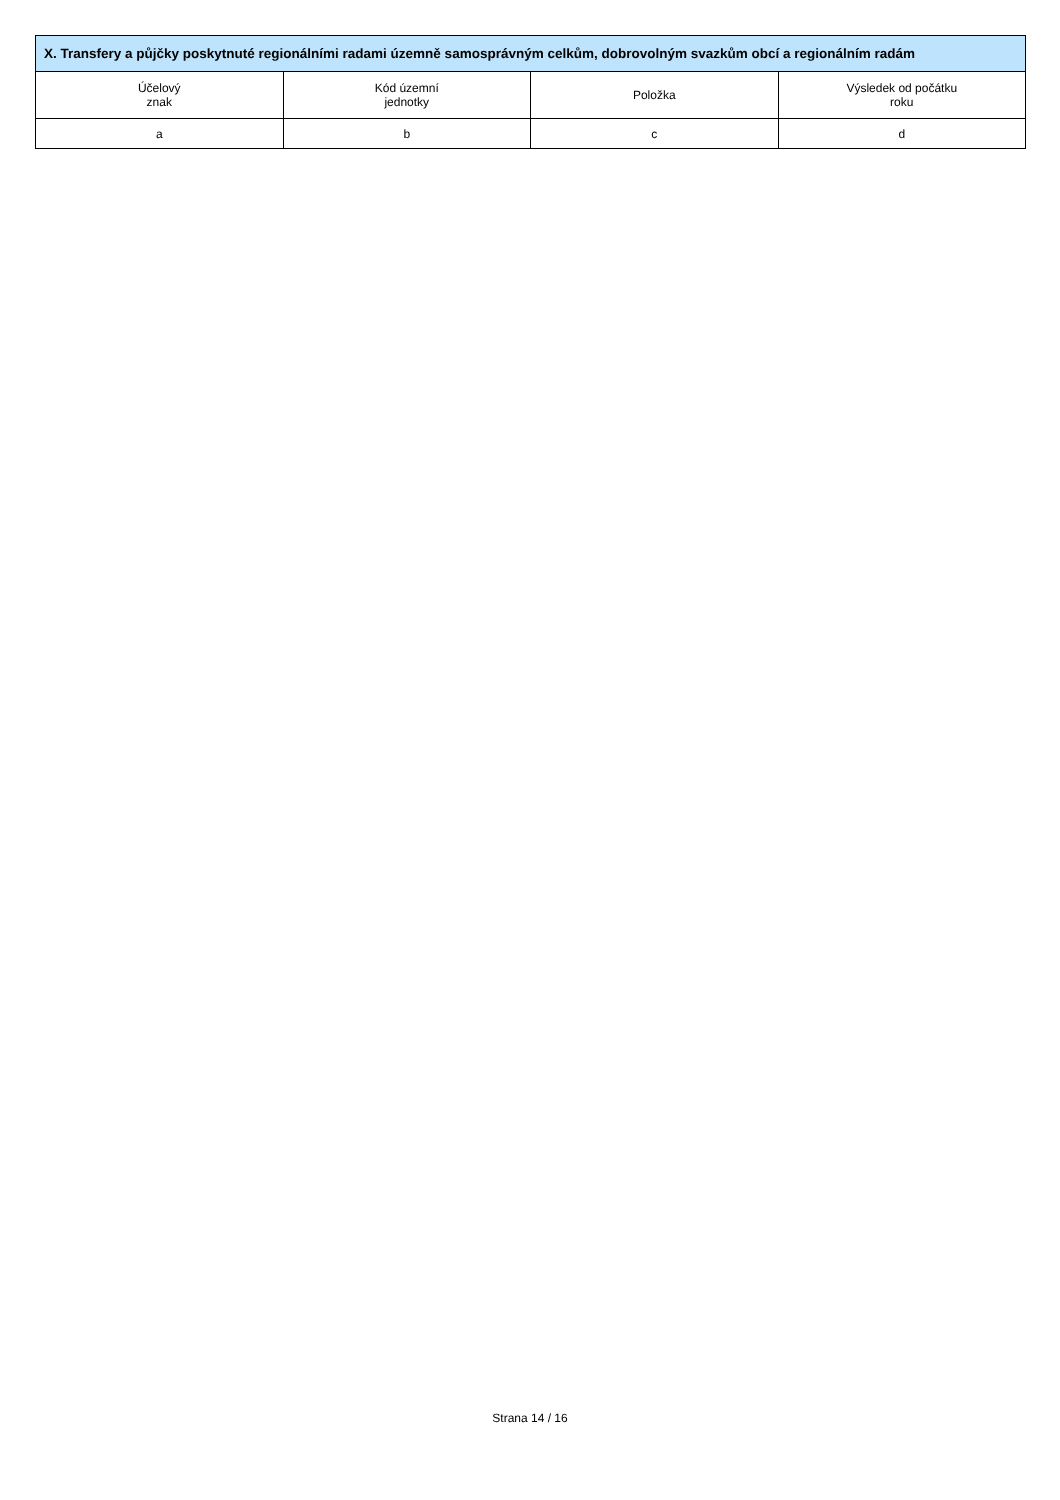| X. Transfery a půjčky poskytnuté regionálními radami územně samosprávným celkům, dobrovolným svazkům obcí a regionálním radám | | | |
| --- | --- | --- | --- |
| Účelový znak | Kód územní jednotky | Položka | Výsledek od počátku roku |
| a | b | c | d |
Strana 14 / 16